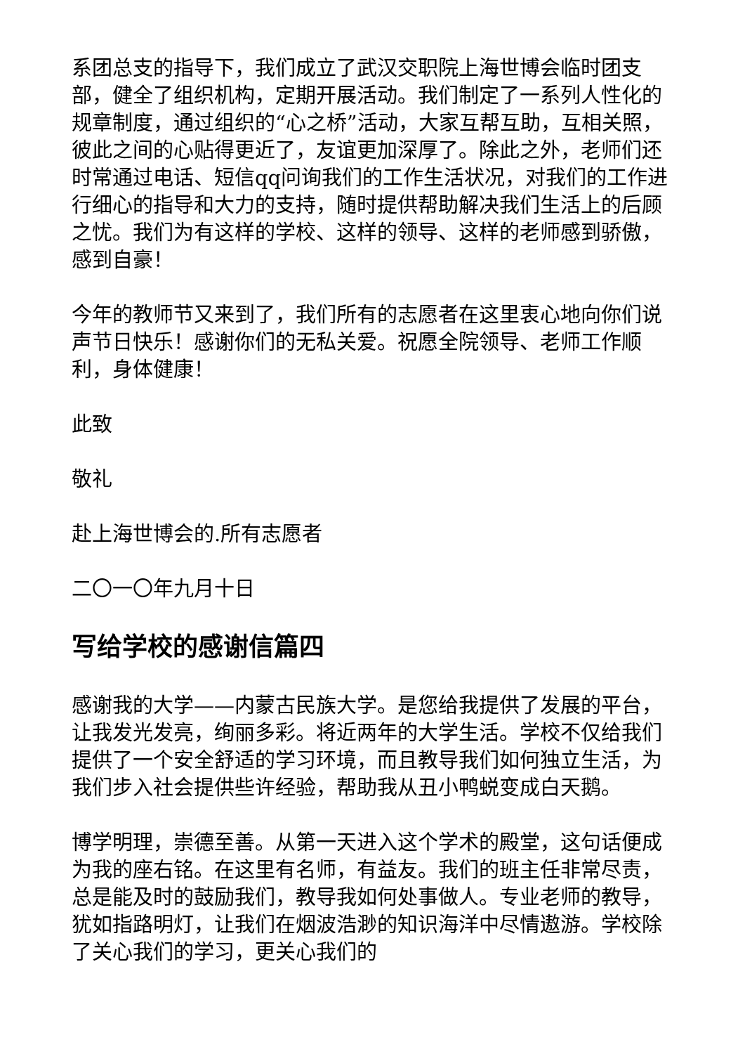系团总支的指导下，我们成立了武汉交职院上海世博会临时团支部，健全了组织机构，定期开展活动。我们制定了一系列人性化的规章制度，通过组织的“心之桥”活动，大家互帮互助，互相关照，彼此之间的心贴得更近了，友谊更加深厚了。除此之外，老师们还时常通过电话、短信qq问询我们的工作生活状况，对我们的工作进行细心的指导和大力的支持，随时提供帮助解决我们生活上的后顾之忧。我们为有这样的学校、这样的领导、这样的老师感到骄傲，感到自豪！
今年的教师节又来到了，我们所有的志愿者在这里衷心地向你们说声节日快乐！感谢你们的无私关爱。祝愿全院领导、老师工作顺利，身体健康！
此致
敬礼
赴上海世博会的.所有志愿者
二〇一〇年九月十日
写给学校的感谢信篇四
感谢我的大学——内蒙古民族大学。是您给我提供了发展的平台，让我发光发亮，绚丽多彩。将近两年的大学生活。学校不仅给我们提供了一个安全舒适的学习环境，而且教导我们如何独立生活，为我们步入社会提供些许经验，帮助我从丑小鸭蜕变成白天鹅。
博学明理，崇德至善。从第一天进入这个学术的殿堂，这句话便成为我的座右铭。在这里有名师，有益友。我们的班主任非常尽责，总是能及时的鼓励我们，教导我如何处事做人。专业老师的教导，犹如指路明灯，让我们在烟波浩渺的知识海洋中尽情遨游。学校除了关心我们的学习，更关心我们的